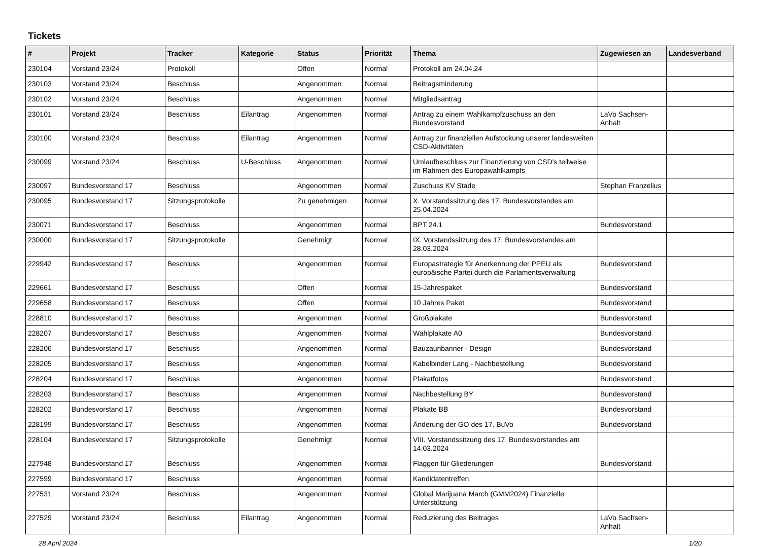Tickets
| # | Projekt | Tracker | Kategorie | Status | Priorität | Thema | Zugewiesen an | Landesverband |
| --- | --- | --- | --- | --- | --- | --- | --- | --- |
| 230104 | Vorstand 23/24 | Protokoll | | Offen | Normal | Protokoll am 24.04.24 | | |
| 230103 | Vorstand 23/24 | Beschluss | | Angenommen | Normal | Beitragsminderung | | |
| 230102 | Vorstand 23/24 | Beschluss | | Angenommen | Normal | Mitgliedsantrag | | |
| 230101 | Vorstand 23/24 | Beschluss | Eilantrag | Angenommen | Normal | Antrag zu einem Wahlkampfzuschuss an den Bundesvorstand | LaVo Sachsen-Anhalt | |
| 230100 | Vorstand 23/24 | Beschluss | Eilantrag | Angenommen | Normal | Antrag zur finanziellen Aufstockung unserer landesweiten CSD-Aktivitäten | | |
| 230099 | Vorstand 23/24 | Beschluss | U-Beschluss | Angenommen | Normal | Umlaufbeschluss zur Finanzierung von CSD's teilweise im Rahmen des Europawahlkampfs | | |
| 230097 | Bundesvorstand 17 | Beschluss | | Angenommen | Normal | Zuschuss KV Stade | Stephan Franzelius | |
| 230095 | Bundesvorstand 17 | Sitzungsprotokolle | | Zu genehmigen | Normal | X. Vorstandssitzung des 17. Bundesvorstandes am 25.04.2024 | | |
| 230071 | Bundesvorstand 17 | Beschluss | | Angenommen | Normal | BPT 24.1 | Bundesvorstand | |
| 230000 | Bundesvorstand 17 | Sitzungsprotokolle | | Genehmigt | Normal | IX. Vorstandssitzung des 17. Bundesvorstandes am 28.03.2024 | | |
| 229942 | Bundesvorstand 17 | Beschluss | | Angenommen | Normal | Europastrategie für Anerkennung der PPEU als europäische Partei durch die Parlamentsverwaltung | Bundesvorstand | |
| 229661 | Bundesvorstand 17 | Beschluss | | Offen | Normal | 15-Jahrespaket | Bundesvorstand | |
| 229658 | Bundesvorstand 17 | Beschluss | | Offen | Normal | 10 Jahres Paket | Bundesvorstand | |
| 228810 | Bundesvorstand 17 | Beschluss | | Angenommen | Normal | Großplakate | Bundesvorstand | |
| 228207 | Bundesvorstand 17 | Beschluss | | Angenommen | Normal | Wahlplakate A0 | Bundesvorstand | |
| 228206 | Bundesvorstand 17 | Beschluss | | Angenommen | Normal | Bauzaunbanner - Design | Bundesvorstand | |
| 228205 | Bundesvorstand 17 | Beschluss | | Angenommen | Normal | Kabelbinder Lang - Nachbestellung | Bundesvorstand | |
| 228204 | Bundesvorstand 17 | Beschluss | | Angenommen | Normal | Plakatfotos | Bundesvorstand | |
| 228203 | Bundesvorstand 17 | Beschluss | | Angenommen | Normal | Nachbestellung BY | Bundesvorstand | |
| 228202 | Bundesvorstand 17 | Beschluss | | Angenommen | Normal | Plakate BB | Bundesvorstand | |
| 228199 | Bundesvorstand 17 | Beschluss | | Angenommen | Normal | Änderung der GO des 17. BuVo | Bundesvorstand | |
| 228104 | Bundesvorstand 17 | Sitzungsprotokolle | | Genehmigt | Normal | VIII. Vorstandssitzung des 17. Bundesvorstandes am 14.03.2024 | | |
| 227948 | Bundesvorstand 17 | Beschluss | | Angenommen | Normal | Flaggen für Gliederungen | Bundesvorstand | |
| 227599 | Bundesvorstand 17 | Beschluss | | Angenommen | Normal | Kandidatentreffen | | |
| 227531 | Vorstand 23/24 | Beschluss | | Angenommen | Normal | Global Marijuana March (GMM2024) Finanzielle Unterstützung | | |
| 227529 | Vorstand 23/24 | Beschluss | Eilantrag | Angenommen | Normal | Reduzierung des Beitrages | LaVo Sachsen-Anhalt | |
28 April 2024 1/20